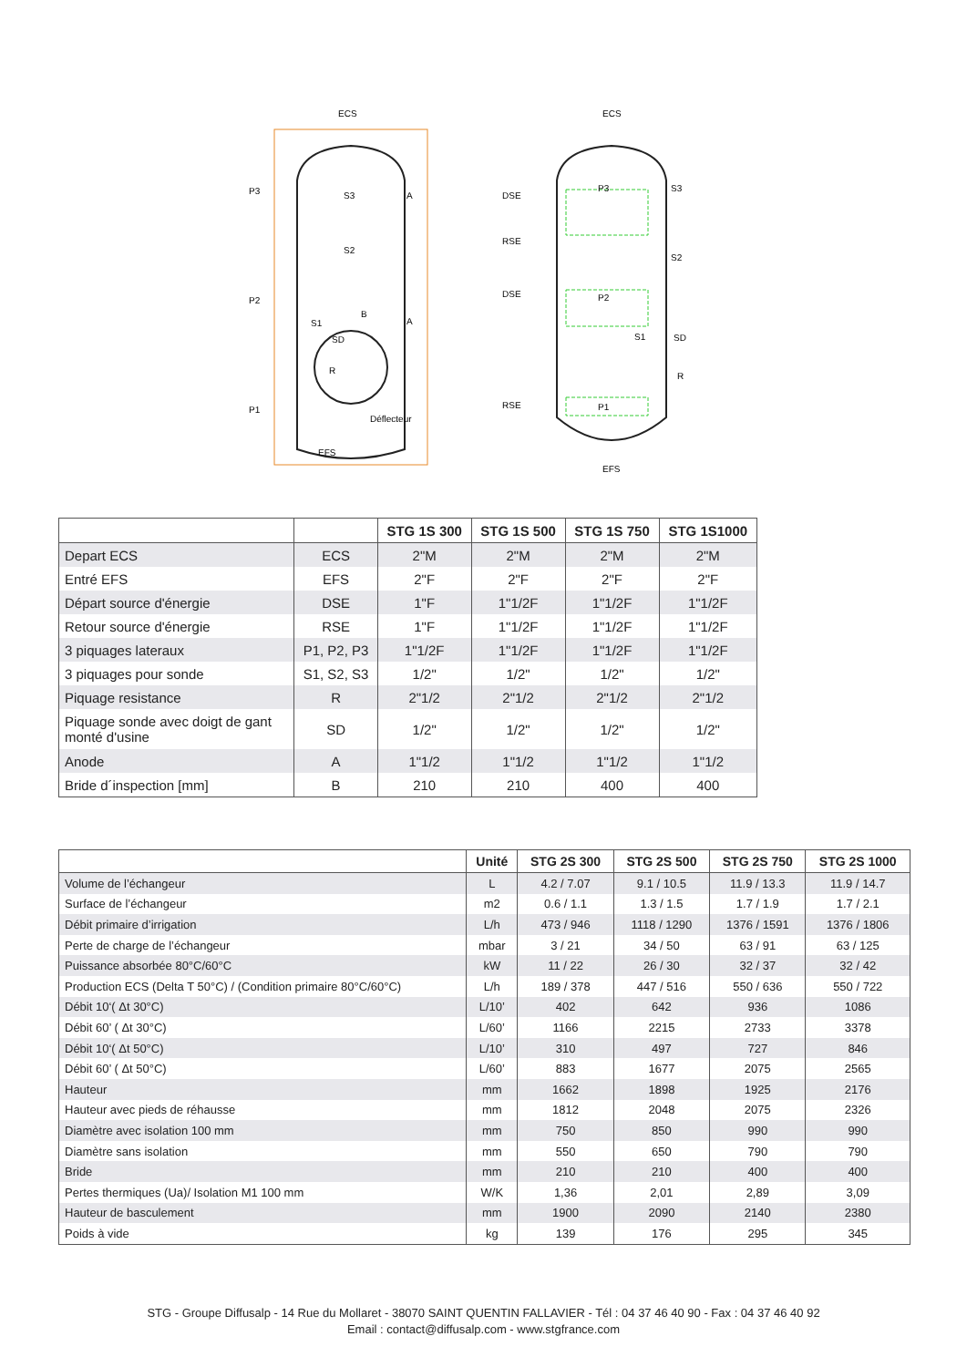ECS
P3
P2
P1
S3
S2
S1
A
A
B
SD
R
Déflecteur
EFS
ECS
DSE
RSE
DSE
RSE
P3
P2
P1
S3
S2
S1
SD
R
EFS
| | | STG 1S 300 | STG 1S 500 | STG 1S 750 | STG 1S1000 |
| --- | --- | --- | --- | --- | --- |
| Depart ECS | ECS | 2"M | 2"M | 2"M | 2"M |
| Entré EFS | EFS | 2"F | 2"F | 2"F | 2"F |
| Départ source d'énergie | DSE | 1"F | 1"1/2F | 1"1/2F | 1"1/2F |
| Retour source d'énergie | RSE | 1"F | 1"1/2F | 1"1/2F | 1"1/2F |
| 3 piquages lateraux | P1, P2, P3 | 1"1/2F | 1"1/2F | 1"1/2F | 1"1/2F |
| 3 piquages pour sonde | S1, S2, S3 | 1/2" | 1/2" | 1/2" | 1/2" |
| Piquage resistance | R | 2"1/2 | 2"1/2 | 2"1/2 | 2"1/2 |
| Piquage sonde avec doigt de gant monté d'usine | SD | 1/2" | 1/2" | 1/2" | 1/2" |
| Anode | A | 1"1/2 | 1"1/2 | 1"1/2 | 1"1/2 |
| Bride d´inspection [mm] | B | 210 | 210 | 400 | 400 |
| | Unité | STG 2S 300 | STG 2S 500 | STG 2S 750 | STG 2S 1000 |
| --- | --- | --- | --- | --- | --- |
| Volume de l’échangeur | L | 4.2 / 7.07 | 9.1 / 10.5 | 11.9 / 13.3 | 11.9 / 14.7 |
| Surface de l’échangeur | m2 | 0.6 / 1.1 | 1.3 / 1.5 | 1.7 / 1.9 | 1.7 / 2.1 |
| Débit primaire d’irrigation | L/h | 473 / 946 | 1118 / 1290 | 1376 / 1591 | 1376 / 1806 |
| Perte de charge de l’échangeur | mbar | 3 / 21 | 34 / 50 | 63 / 91 | 63 / 125 |
| Puissance absorbée 80°C/60°C | kW | 11 / 22 | 26 / 30 | 32 / 37 | 32 / 42 |
| Production ECS (Delta T 50°C) / (Condition primaire 80°C/60°C) | L/h | 189 / 378 | 447 / 516 | 550 / 636 | 550 / 722 |
| Débit 10‘( Δt 30°C) | L/10’ | 402 | 642 | 936 | 1086 |
| Débit 60’ ( Δt 30°C) | L/60’ | 1166 | 2215 | 2733 | 3378 |
| Débit 10‘( Δt 50°C) | L/10’ | 310 | 497 | 727 | 846 |
| Débit 60’ ( Δt 50°C) | L/60’ | 883 | 1677 | 2075 | 2565 |
| Hauteur | mm | 1662 | 1898 | 1925 | 2176 |
| Hauteur avec pieds de réhausse | mm | 1812 | 2048 | 2075 | 2326 |
| Diamètre avec isolation 100 mm | mm | 750 | 850 | 990 | 990 |
| Diamètre sans isolation | mm | 550 | 650 | 790 | 790 |
| Bride | mm | 210 | 210 | 400 | 400 |
| Pertes thermiques (Ua)/ Isolation M1 100 mm | W/K | 1,36 | 2,01 | 2,89 | 3,09 |
| Hauteur de basculement | mm | 1900 | 2090 | 2140 | 2380 |
| Poids à vide | kg | 139 | 176 | 295 | 345 |
STG - Groupe Diffusalp - 14 Rue du Mollaret - 38070 SAINT QUENTIN FALLAVIER - Tél : 04 37 46 40 90 - Fax : 04 37 46 40 92
Email : contact@diffusalp.com - www.stgfrance.com